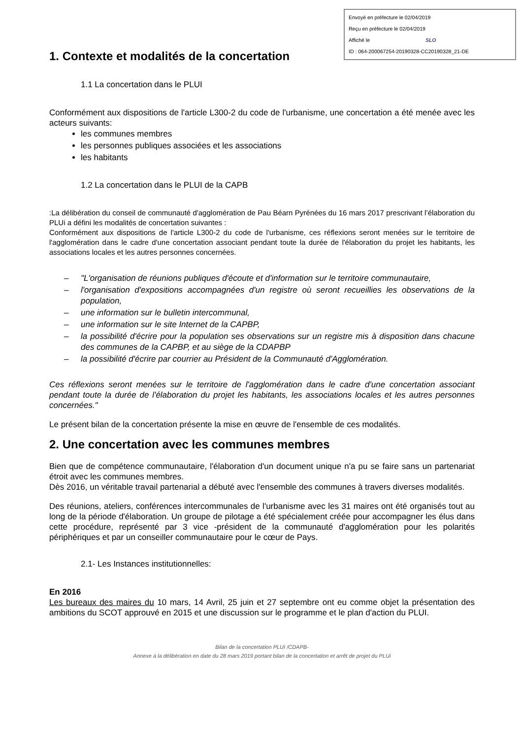Envoyé en préfecture le 02/04/2019
Reçu en préfecture le 02/04/2019
Affiché le SLO
ID : 064-200067254-20190328-CC20190328_21-DE
1. Contexte et modalités de la concertation
1.1 La concertation dans le PLUI
Conformément aux dispositions de l'article L300-2 du code de l'urbanisme, une concertation a été menée avec les acteurs suivants:
les communes membres
les personnes publiques associées et les associations
les habitants
1.2 La concertation dans le PLUI de la CAPB
:La délibération du conseil de communauté d'agglomération de Pau Béarn Pyrénées du 16 mars 2017 prescrivant l’élaboration du PLUi a défini les modalités de concertation suivantes :
Conformément aux dispositions de l'article L300-2 du code de l'urbanisme, ces réflexions seront menées sur le territoire de l'agglomération dans le cadre d'une concertation associant pendant toute la durée de l'élaboration du projet les habitants, les associations locales et les autres personnes concernées.
– "L'organisation de réunions publiques d'écoute et d'information sur le territoire communautaire,
– l'organisation d'expositions accompagnées d'un registre où seront recueillies les observations de la population,
– une information sur le bulletin intercommunal,
– une information sur le site Internet de la CAPBP,
– la possibilité d'écrire pour la population ses observations sur un registre mis à disposition dans chacune des communes de la CAPBP, et au siège de la CDAPBP
– la possibilité d'écrire par courrier au Président de la Communauté d'Agglomération.
Ces réflexions seront menées sur le territoire de l'agglomération dans le cadre d'une concertation associant pendant toute la durée de l'élaboration du projet les habitants, les associations locales et les autres personnes concernées."
Le présent bilan de la concertation présente la mise en œuvre de l'ensemble de ces modalités.
2. Une concertation avec les communes membres
Bien que de compétence communautaire, l'élaboration d'un document unique n'a pu se faire sans un partenariat étroit avec les communes membres.
Dès 2016, un véritable travail partenarial a débuté avec l'ensemble des communes à travers diverses modalités.
Des réunions, ateliers, conférences intercommunales de l'urbanisme avec les 31 maires ont été organisés tout au long de la période d'élaboration. Un groupe de pilotage a été spécialement créée pour accompagner les élus dans cette procédure, représenté par 3 vice -président de la communauté d'agglomération pour les polarités périphériques et par un conseiller communautaire pour le cœur de Pays.
2.1- Les Instances institutionnelles:
En 2016
Les bureaux des maires du 10 mars, 14 Avril, 25 juin et 27 septembre ont eu comme objet la présentation des ambitions du SCOT approuvé en 2015 et une discussion sur le programme et le plan d'action du PLUI.
Bilan de la concertation PLUI /CDAPB-
Annexe à la délibération en date du 28 mars 2019 portant bilan de la concertation et arrêt de projet du PLUi